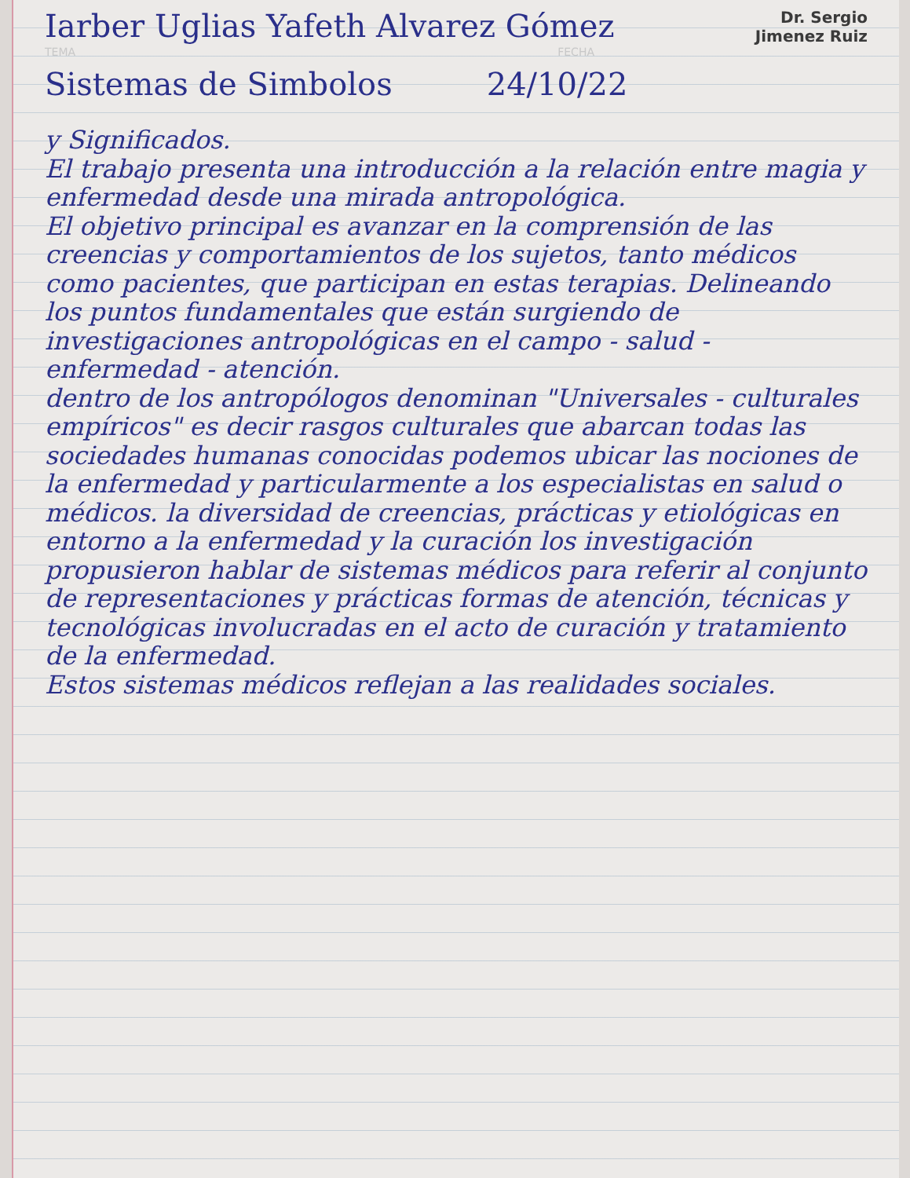Iarber Uglias Yafeth Alvarez Gómez
Dr. Sergio
Jimenez Ruiz
TEMA FECHA
Sistemas de Simbolos 24/10/22
y Significados.
El trabajo presenta una introducción a la relación entre magia y enfermedad desde una mirada antropológica.
El objetivo principal es avanzar en la comprensión de las creencias y comportamientos de los sujetos, tanto médicos como pacientes, que participan en estas terapias. Delineando los puntos fundamentales que están surgiendo de investigaciones antropológicas en el campo - salud - enfermedad - atención.
dentro de los antropólogos denominan "Universales - culturales empíricos" es decir rasgos culturales que abarcan todas las sociedades humanas conocidas podemos ubicar las nociones de la enfermedad y particularmente a los especialistas en salud o médicos. la diversidad de creencias, prácticas y etiológicas en entorno a la enfermedad y la curación los investigación propusieron hablar de sistemas médicos para referir al conjunto de representaciones y prácticas formas de atención, técnicas y tecnológicas involucradas en el acto de curación y tratamiento de la enfermedad.
Estos sistemas médicos reflejan a las realidades sociales.